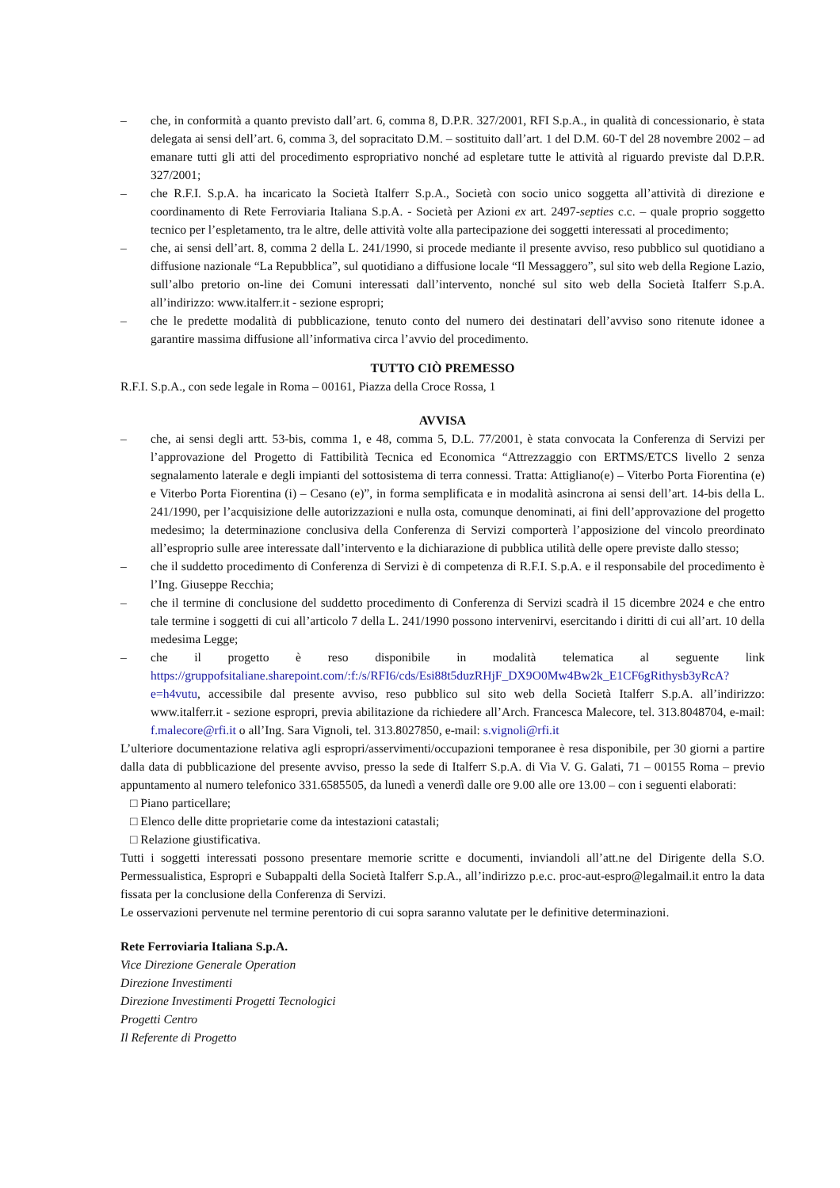– che, in conformità a quanto previsto dall’art. 6, comma 8, D.P.R. 327/2001, RFI S.p.A., in qualità di concessionario, è stata delegata ai sensi dell’art. 6, comma 3, del sopracitato D.M. – sostituito dall’art. 1 del D.M. 60-T del 28 novembre 2002 – ad emanare tutti gli atti del procedimento espropriativo nonché ad espletare tutte le attività al riguardo previste dal D.P.R. 327/2001;
– che R.F.I. S.p.A. ha incaricato la Società Italferr S.p.A., Società con socio unico soggetta all’attività di direzione e coordinamento di Rete Ferroviaria Italiana S.p.A. - Società per Azioni ex art. 2497-septies c.c. – quale proprio soggetto tecnico per l’espletamento, tra le altre, delle attività volte alla partecipazione dei soggetti interessati al procedimento;
– che, ai sensi dell’art. 8, comma 2 della L. 241/1990, si procede mediante il presente avviso, reso pubblico sul quotidiano a diffusione nazionale “La Repubblica”, sul quotidiano a diffusione locale “Il Messaggero”, sul sito web della Regione Lazio, sull’albo pretorio on-line dei Comuni interessati dall’intervento, nonché sul sito web della Società Italferr S.p.A. all’indirizzo: www.italferr.it - sezione espropri;
– che le predette modalità di pubblicazione, tenuto conto del numero dei destinatari dell’avviso sono ritenute idonee a garantire massima diffusione all’informativa circa l’avvio del procedimento.
TUTTO CIÒ PREMESSO
R.F.I. S.p.A., con sede legale in Roma – 00161, Piazza della Croce Rossa, 1
AVVISA
– che, ai sensi degli artt. 53-bis, comma 1, e 48, comma 5, D.L. 77/2001, è stata convocata la Conferenza di Servizi per l’approvazione del Progetto di Fattibilità Tecnica ed Economica “Attrezzaggio con ERTMS/ETCS livello 2 senza segnalamento laterale e degli impianti del sottosistema di terra connessi. Tratta: Attigliano(e) – Viterbo Porta Fiorentina (e) e Viterbo Porta Fiorentina (i) – Cesano (e)”, in forma semplificata e in modalità asincrona ai sensi dell’art. 14-bis della L. 241/1990, per l’acquisizione delle autorizzazioni e nulla osta, comunque denominati, ai fini dell’approvazione del progetto medesimo; la determinazione conclusiva della Conferenza di Servizi comporterà l’apposizione del vincolo preordinato all’esproprio sulle aree interessate dall’intervento e la dichiarazione di pubblica utilità delle opere previste dallo stesso;
– che il suddetto procedimento di Conferenza di Servizi è di competenza di R.F.I. S.p.A. e il responsabile del procedimento è l’Ing. Giuseppe Recchia;
– che il termine di conclusione del suddetto procedimento di Conferenza di Servizi scadrà il 15 dicembre 2024 e che entro tale termine i soggetti di cui all’articolo 7 della L. 241/1990 possono intervenirvi, esercitando i diritti di cui all’art. 10 della medesima Legge;
– che il progetto è reso disponibile in modalità telematica al seguente link https://gruppofsitaliane.sharepoint.com/:f:/s/RFI6/cds/Esi88t5duzRHjF_DX9O0Mw4Bw2k_E1CF6gRithysb3yRcA?e=h4vutu, accessibile dal presente avviso, reso pubblico sul sito web della Società Italferr S.p.A. all’indirizzo: www.italferr.it - sezione espropri, previa abilitazione da richiedere all’Arch. Francesca Malecore, tel. 313.8048704, e-mail: f.malecore@rfi.it o all’Ing. Sara Vignoli, tel. 313.8027850, e-mail: s.vignoli@rfi.it
L’ulteriore documentazione relativa agli espropri/asservimenti/occupazioni temporanee è resa disponibile, per 30 giorni a partire dalla data di pubblicazione del presente avviso, presso la sede di Italferr S.p.A. di Via V. G. Galati, 71 – 00155 Roma – previo appuntamento al numero telefonico 331.6585505, da lunedì a venerdì dalle ore 9.00 alle ore 13.00 – con i seguenti elaborati:
□ Piano particellare;
□ Elenco delle ditte proprietarie come da intestazioni catastali;
□ Relazione giustificativa.
Tutti i soggetti interessati possono presentare memorie scritte e documenti, inviandoli all’att.ne del Dirigente della S.O. Permessualistica, Espropri e Subappalti della Società Italferr S.p.A., all’indirizzo p.e.c. proc-aut-espro@legalmail.it entro la data fissata per la conclusione della Conferenza di Servizi.
Le osservazioni pervenute nel termine perentorio di cui sopra saranno valutate per le definitive determinazioni.
Rete Ferroviaria Italiana S.p.A.
Vice Direzione Generale Operation
Direzione Investimenti
Direzione Investimenti Progetti Tecnologici
Progetti Centro
Il Referente di Progetto